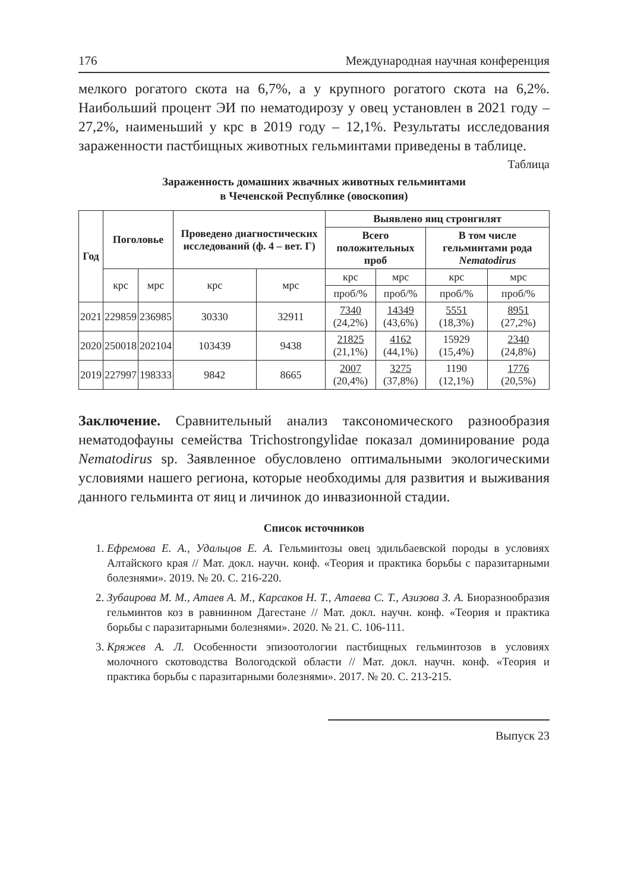176 Международная научная конференция
мелкого рогатого скота на 6,7%, а у крупного рогатого скота на 6,2%. Наибольший процент ЭИ по нематодирозу у овец установлен в 2021 году – 27,2%, наименьший у крс в 2019 году – 12,1%. Результаты исследования зараженности пастбищных животных гельминтами приведены в таблице.
Таблица
Зараженность домашних жвачных животных гельминтами
в Чеченской Республике (овоскопия)
| Год | Поголовье | | Проведено диагностических исследований (ф. 4 – вет. Г) | | Выявлено яиц стронгилят | | | |
| --- | --- | --- | --- | --- | --- | --- | --- | --- |
| | | | | | Всего положительных проб | | В том числе гельминтами рода Nematodirus | |
| | крс | мрс | крс | мрс | крс | мрс | крс | мрс |
| | | | | | проб/% | проб/% | проб/% | проб/% |
| 2021 | 229859 | 236985 | 30330 | 32911 | 7340 (24,2%) | 14349 (43,6%) | 5551 (18,3%) | 8951 (27,2%) |
| 2020 | 250018 | 202104 | 103439 | 9438 | 21825 (21,1%) | 4162 (44,1%) | 15929 (15,4%) | 2340 (24,8%) |
| 2019 | 227997 | 198333 | 9842 | 8665 | 2007 (20,4%) | 3275 (37,8%) | 1190 (12,1%) | 1776 (20,5%) |
Заключение. Сравнительный анализ таксономического разнообразия нематодофауны семейства Trichostrongylidae показал доминирование рода Nematodirus sp. Заявленное обусловлено оптимальными экологическими условиями нашего региона, которые необходимы для развития и выживания данного гельминта от яиц и личинок до инвазионной стадии.
Список источников
1. Ефремова Е. А., Удальцов Е. А. Гельминтозы овец эдильбаевской породы в условиях Алтайского края // Мат. докл. научн. конф. «Теория и практика борьбы с паразитарными болезнями». 2019. № 20. С. 216-220.
2. Зубаирова М. М., Атаев А. М., Карсаков Н. Т., Атаева С. Т., Азизова З. А. Биоразнообразия гельминтов коз в равнинном Дагестане // Мат. докл. научн. конф. «Теория и практика борьбы с паразитарными болезнями». 2020. № 21. С. 106-111.
3. Кряжев А. Л. Особенности эпизоотологии пастбищных гельминтозов в условиях молочного скотоводства Вологодской области // Мат. докл. научн. конф. «Теория и практика борьбы с паразитарными болезнями». 2017. № 20. С. 213-215.
Выпуск 23